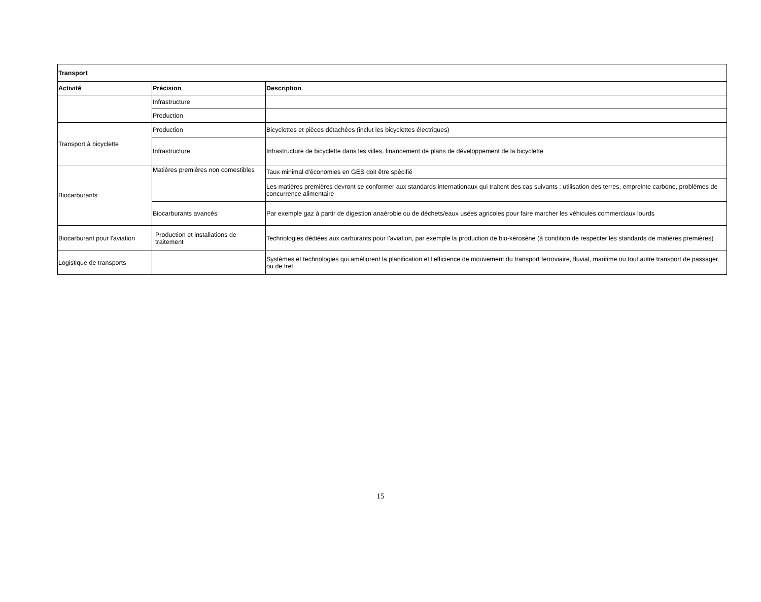| Transport | | |
| --- | --- | --- |
| Activité | Précision | Description |
| | Infrastructure | |
| | Production | |
| Transport à bicyclette | Production | Bicyclettes et pièces détachées (inclut les bicyclettes électriques) |
| | Infrastructure | Infrastructure de bicyclette dans les villes, financement de plans de développement de la bicyclette |
| Biocarburants | Matières premières non comestibles | Taux minimal d'économies en GES doit être spécifié |
| | | Les matières premières devront se conformer aux standards internationaux qui traitent des cas suivants : utilisation des terres, empreinte carbone, problèmes de concurrence alimentaire |
| | Biocarburants avancés | Par exemple gaz à partir de digestion anaérobie ou de déchets/eaux usées agricoles pour faire marcher les véhicules commerciaux lourds |
| Biocarburant pour l'aviation | Production et installations de traitement | Technologies dédiées aux carburants pour l'aviation, par exemple la production de bio-kérosène (à condition de respecter les standards de matières premières) |
| Logistique de transports | | Systèmes et technologies qui améliorent la planification et l'efficience de mouvement du transport ferroviaire, fluvial, maritime ou tout autre transport de passager ou de fret |
15